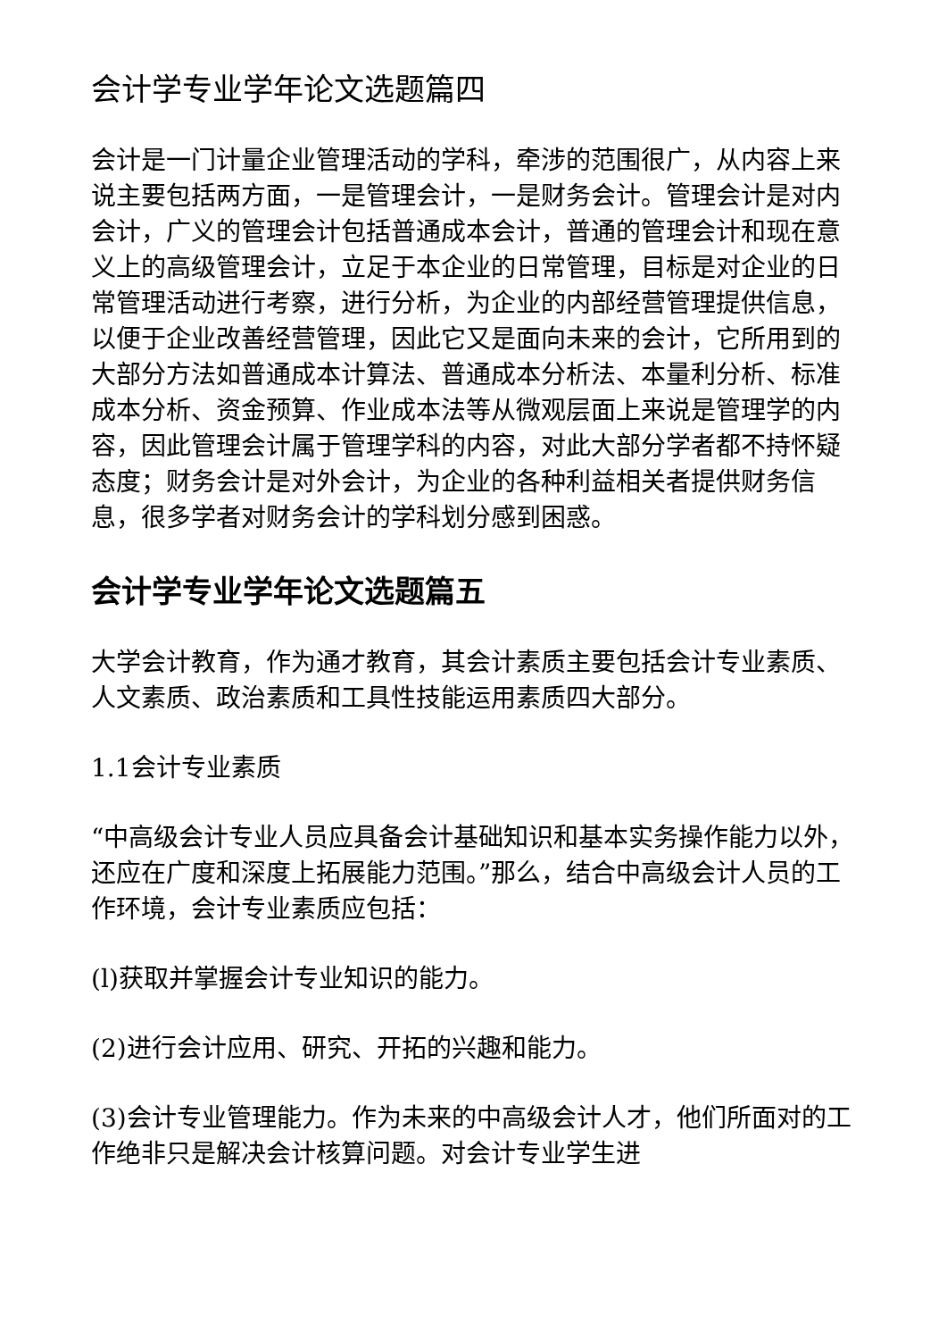会计学专业学年论文选题篇四
会计是一门计量企业管理活动的学科，牵涉的范围很广，从内容上来说主要包括两方面，一是管理会计，一是财务会计。管理会计是对内会计，广义的管理会计包括普通成本会计，普通的管理会计和现在意义上的高级管理会计，立足于本企业的日常管理，目标是对企业的日常管理活动进行考察，进行分析，为企业的内部经营管理提供信息，以便于企业改善经营管理，因此它又是面向未来的会计，它所用到的大部分方法如普通成本计算法、普通成本分析法、本量利分析、标准成本分析、资金预算、作业成本法等从微观层面上来说是管理学的内容，因此管理会计属于管理学科的内容，对此大部分学者都不持怀疑态度；财务会计是对外会计，为企业的各种利益相关者提供财务信息，很多学者对财务会计的学科划分感到困惑。
会计学专业学年论文选题篇五
大学会计教育，作为通才教育，其会计素质主要包括会计专业素质、人文素质、政治素质和工具性技能运用素质四大部分。
1.1会计专业素质
“中高级会计专业人员应具备会计基础知识和基本实务操作能力以外，还应在广度和深度上拓展能力范围。”那么，结合中高级会计人员的工作环境，会计专业素质应包括：
(l)获取并掌握会计专业知识的能力。
(2)进行会计应用、研究、开拓的兴趣和能力。
(3)会计专业管理能力。作为未来的中高级会计人才，他们所面对的工作绝非只是解决会计核算问题。对会计专业学生进